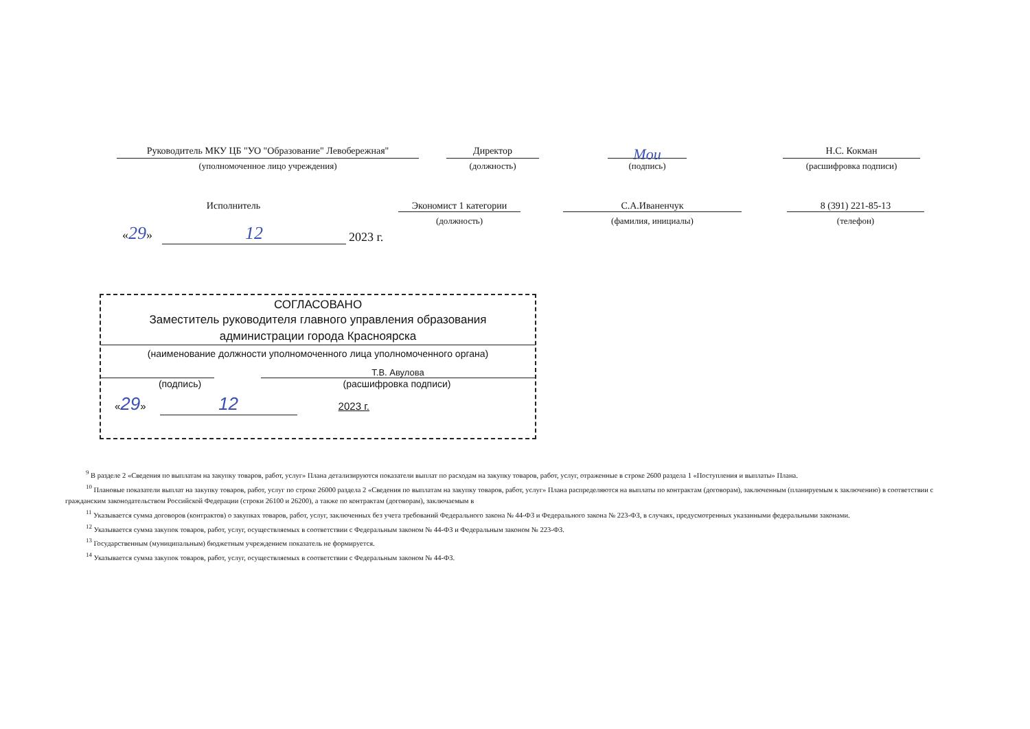Руководитель МКУ ЦБ "УО "Образование" Левобережная" Директор
Mou
Н.С. Кокман
(уполномоченное лицо учреждения) (должность) (подпись) (расшифровка подписи)
Исполнитель Экономист 1 категории С.А.Иваненчук 8 (391) 221-85-13
(должность) (фамилия, инициалы) (телефон)
«29» 12 2023 г.
СОГЛАСОВАНО
Заместитель руководителя главного управления образования
администрации города Красноярска
(наименование должности уполномоченного лица уполномоченного органа)
Т.В. Авулова
(подпись) (расшифровка подписи)
«29» 12 2023 г.
<sup>9</sup> В разделе 2 «Сведения по выплатам на закупку товаров, работ, услуг» Плана детализируются показатели выплат по расходам на закупку товаров, работ, услуг, отраженные в строке 2600 раздела 1 «Поступления и выплаты» Плана.
<sup>10</sup> Плановые показатели выплат на закупку товаров, работ, услуг по строке 26000 раздела 2 «Сведения по выплатам на закупку товаров, работ, услуг» Плана распределяются на выплаты по контрактам (договорам), заключенным (планируемым к заключению) в соответствии с гражданским законодательством Российской Федерации (строки 26100 и 26200), а также по контрактам (договорам), заключаемым в
<sup>11</sup> Указывается сумма договоров (контрактов) о закупках товаров, работ, услуг, заключенных без учета требований Федерального закона № 44-ФЗ и Федерального закона № 223-ФЗ, в случаях, предусмотренных указанными федеральными законами.
<sup>12</sup> Указывается сумма закупок товаров, работ, услуг, осуществляемых в соответствии с Федеральным законом № 44-ФЗ и Федеральным законом № 223-ФЗ.
<sup>13</sup> Государственным (муниципальным) бюджетным учреждением показатель не формируется.
<sup>14</sup> Указывается сумма закупок товаров, работ, услуг, осуществляемых в соответствии с Федеральным законом № 44-ФЗ.